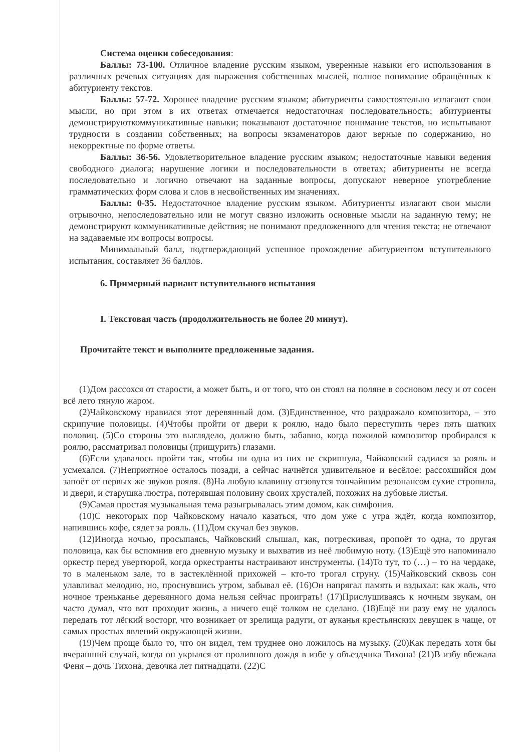Система оценки собеседования:
Баллы: 73-100. Отличное владение русским языком, уверенные навыки его использования в различных речевых ситуациях для выражения собственных мыслей, полное понимание обращённых к абитуриенту текстов.
Баллы: 57-72. Хорошее владение русским языком; абитуриенты самостоятельно излагают свои мысли, но при этом в их ответах отмечается недостаточная последовательность; абитуриенты демонстрируюткоммуникативные навыки; показывают достаточное понимание текстов, но испытывают трудности в создании собственных; на вопросы экзаменаторов дают верные по содержанию, но некорректные по форме ответы.
Баллы: 36-56. Удовлетворительное владение русским языком; недостаточные навыки ведения свободного диалога; нарушение логики и последовательности в ответах; абитуриенты не всегда последовательно и логично отвечают на заданные вопросы, допускают неверное употребление грамматических форм слова и слов в несвойственных им значениях.
Баллы: 0-35. Недостаточное владение русским языком. Абитуриенты излагают свои мысли отрывочно, непоследовательно или не могут связно изложить основные мысли на заданную тему; не демонстрируют коммуникативные действия; не понимают предложенного для чтения текста; не отвечают на задаваемые им вопросы вопросы.
Минимальный балл, подтверждающий успешное прохождение абитуриентом вступительного испытания, составляет 36 баллов.
6. Примерный вариант вступительного испытания
I. Текстовая часть (продолжительность не более 20 минут).
Прочитайте текст и выполните предложенные задания.
(1)Дом рассохся от старости, а может быть, и от того, что он стоял на поляне в сосновом лесу и от сосен всё лето тянуло жаром.
(2)Чайковскому нравился этот деревянный дом. (3)Единственное, что раздражало композитора, – это скрипучие половицы. (4)Чтобы пройти от двери к роялю, надо было переступить через пять шатких половиц. (5)Со стороны это выглядело, должно быть, забавно, когда пожилой композитор пробирался к роялю, рассматривал половицы (прищурить) глазами.
(6)Если удавалось пройти так, чтобы ни одна из них не скрипнула, Чайковский садился за рояль и усмехался. (7)Неприятное осталось позади, а сейчас начнётся удивительное и весёлое: рассохшийся дом запоёт от первых же звуков рояля. (8)На любую клавишу отзовутся тончайшим резонансом сухие стропила, и двери, и старушка люстра, потерявшая половину своих хрусталей, похожих на дубовые листья.
(9)Самая простая музыкальная тема разыгрывалась этим домом, как симфония.
(10)С некоторых пор Чайковскому начало казаться, что дом уже с утра ждёт, когда композитор, напившись кофе, сядет за рояль. (11)Дом скучал без звуков.
(12)Иногда ночью, просыпаясь, Чайковский слышал, как, потрескивая, пропоёт то одна, то другая половица, как бы вспомнив его дневную музыку и выхватив из неё любимую ноту. (13)Ещё это напоминало оркестр перед увертюрой, когда оркестранты настраивают инструменты. (14)То тут, то (…) – то на чердаке, то в маленьком зале, то в застеклённой прихожей – кто-то трогал струну. (15)Чайковский сквозь сон улавливал мелодию, но, проснувшись утром, забывал её. (16)Он напрягал память и вздыхал: как жаль, что ночное треньканье деревянного дома нельзя сейчас проиграть! (17)Прислушиваясь к ночным звукам, он часто думал, что вот проходит жизнь, а ничего ещё толком не сделано. (18)Ещё ни разу ему не удалось передать тот лёгкий восторг, что возникает от зрелища радуги, от ауканья крестьянских девушек в чаще, от самых простых явлений окружающей жизни.
(19)Чем проще было то, что он видел, тем труднее оно ложилось на музыку. (20)Как передать хотя бы вчерашний случай, когда он укрылся от проливного дождя в избе у объездчика Тихона! (21)В избу вбежала Феня – дочь Тихона, девочка лет пятнадцати. (22)С